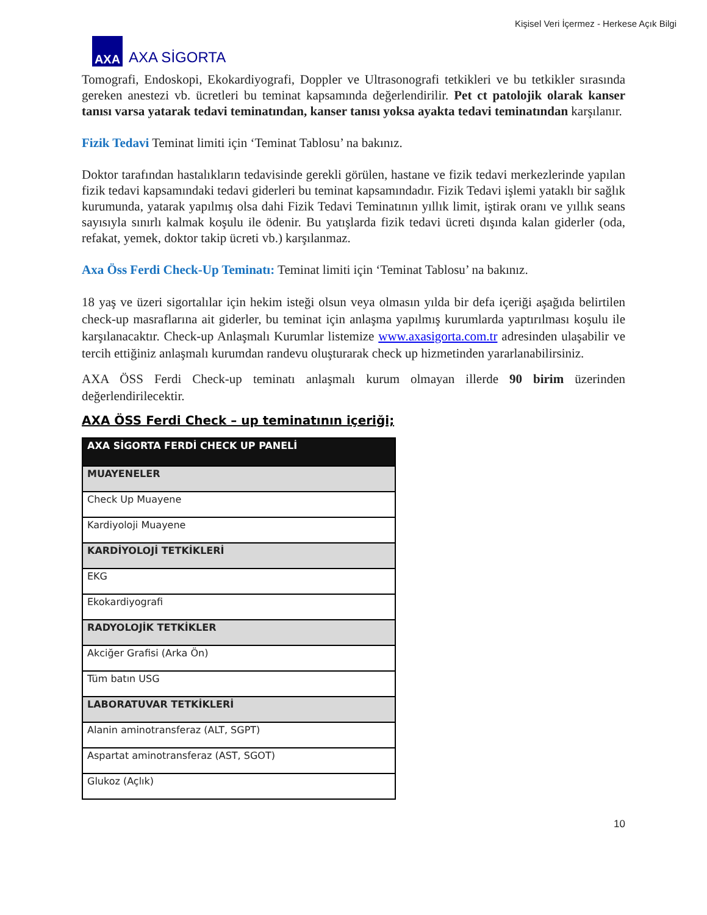Kişisel Veri İçermez - Herkese Açık Bilgi
AXA
AXA SİGORTA
Tomografi, Endoskopi, Ekokardiyografi, Doppler ve Ultrasonografi tetkikleri ve bu tetkikler sırasında gereken anestezi vb. ücretleri bu teminat kapsamında değerlendirilir. Pet ct patolojik olarak kanser tanısı varsa yatarak tedavi teminatından, kanser tanısı yoksa ayakta tedavi teminatından karşılanır.
Fizik Tedavi Teminat limiti için ‘Teminat Tablosu’ na bakınız.
Doktor tarafından hastalıkların tedavisinde gerekli görülen, hastane ve fizik tedavi merkezlerinde yapılan fizik tedavi kapsamındaki tedavi giderleri bu teminat kapsamındadır. Fizik Tedavi işlemi yataklı bir sağlık kurumunda, yatarak yapılmış olsa dahi Fizik Tedavi Teminatının yıllık limit, iştirak oranı ve yıllık seans sayısıyla sınırlı kalmak koşulu ile ödenir. Bu yatışlarda fizik tedavi ücreti dışında kalan giderler (oda, refakat, yemek, doktor takip ücreti vb.) karşılanmaz.
Axa Öss Ferdi Check-Up Teminatı: Teminat limiti için ‘Teminat Tablosu’ na bakınız.
18 yaş ve üzeri sigortalılar için hekim isteği olsun veya olmasın yılda bir defa içeriği aşağıda belirtilen check-up masraflarına ait giderler, bu teminat için anlaşma yapılmış kurumlarda yaptırılması koşulu ile karşılanacaktır. Check-up Anlaşmalı Kurumlar listemize www.axasigorta.com.tr adresinden ulaşabilir ve tercih ettiğiniz anlaşmalı kurumdan randevu oluşturarak check up hizmetinden yararlanabilirsiniz.
AXA ÖSS Ferdi Check-up teminatı anlaşmalı kurum olmayan illerde 90 birim üzerinden değerlendirilecektir.
AXA ÖSS Ferdi Check – up teminatının içeriği;
| AXA SİGORTA FERDİ CHECK UP PANELİ |
| --- |
| MUAYENELER |
| Check Up Muayene |
| Kardiyoloji Muayene |
| KARDİYOLOJİ TETKİKLERİ |
| EKG |
| Ekokardiyografi |
| RADYOLOJİK TETKİKLER |
| Akciğer Grafisi (Arka Ön) |
| Tüm batın USG |
| LABORATUVAR TETKİKLERİ |
| Alanin aminotransferaz (ALT, SGPT) |
| Aspartat aminotransferaz (AST, SGOT) |
| Glukoz (Açlık) |
10